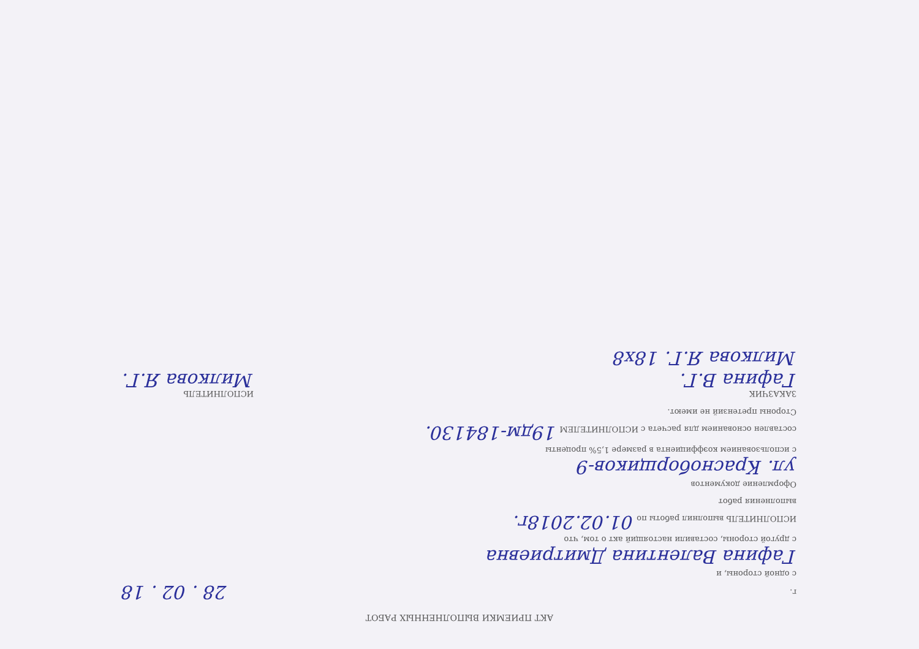АКТ ПРИЕМКИ ВЫПОЛНЕННЫХ РАБОТ
г. 28 . 02 . 18
с одной стороны, и
Гафина Валентина Дмитриевна
с другой стороны, составили настоящий акт о том, что
ИСПОЛНИТЕЛЬ выполнил работы по 01.02.2018г.
выполнения работ
Оформление документов
ул. Красноборщиков-9
с использованием коэффициента в размере 1,5% проценты
составлен основанием для расчета с ИСПОЛНИТЕЛЕМ 19дм-184130.
Стороны претензий не имеют.
ЗАКАЗЧИК
Гафина В.Г.
ИСПОЛНИТЕЛЬ
Милкова Я.Г.
Милкова Я.Г. 18х8